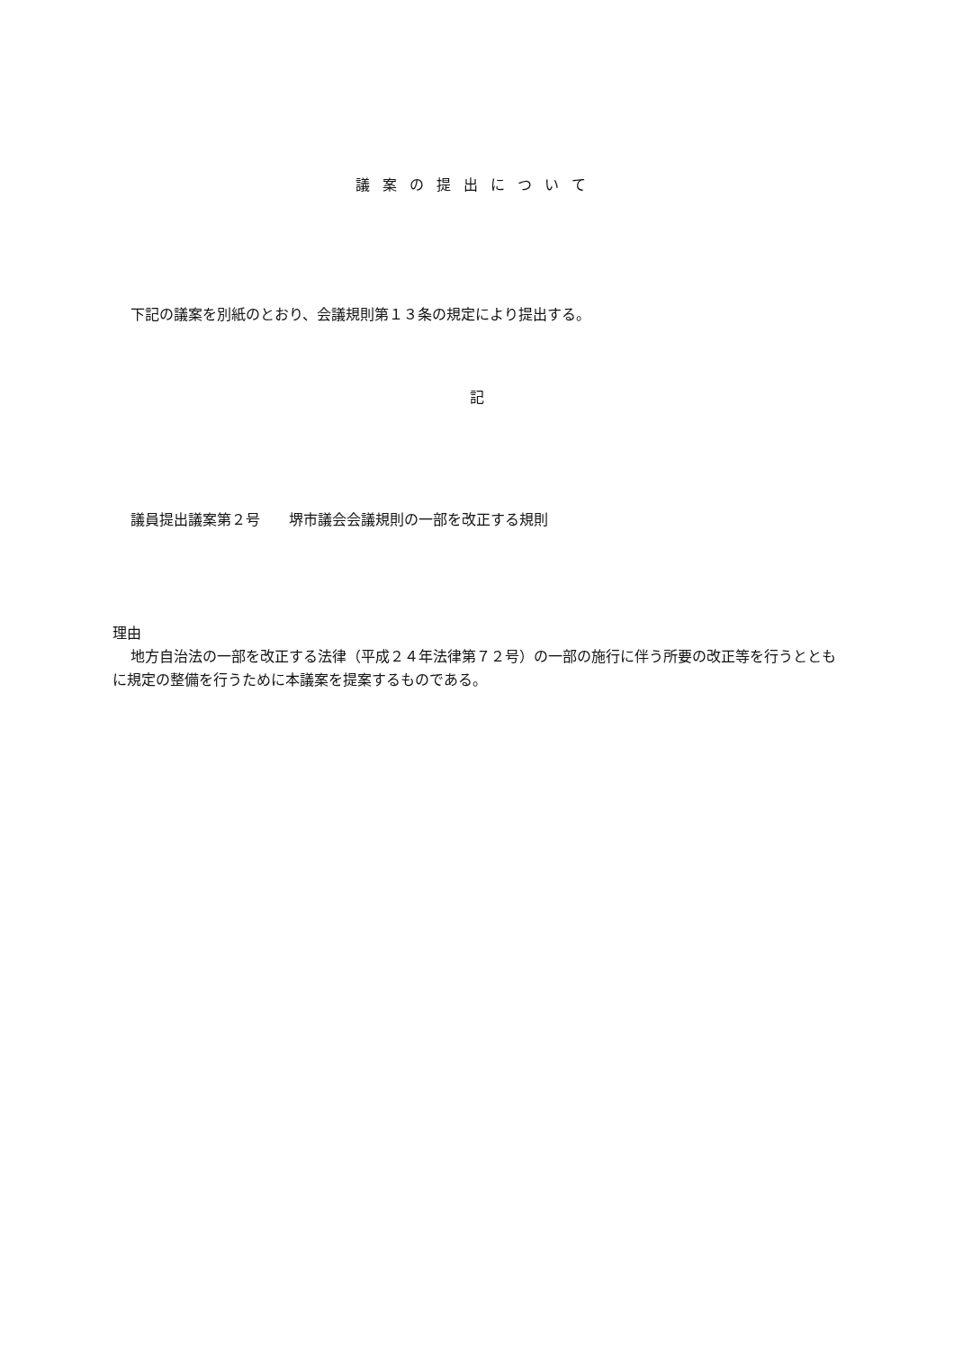議案の提出について
下記の議案を別紙のとおり、会議規則第１３条の規定により提出する。
記
議員提出議案第２号　　堺市議会会議規則の一部を改正する規則
理由
地方自治法の一部を改正する法律（平成２４年法律第７２号）の一部の施行に伴う所要の改正等を行うとともに規定の整備を行うために本議案を提案するものである。